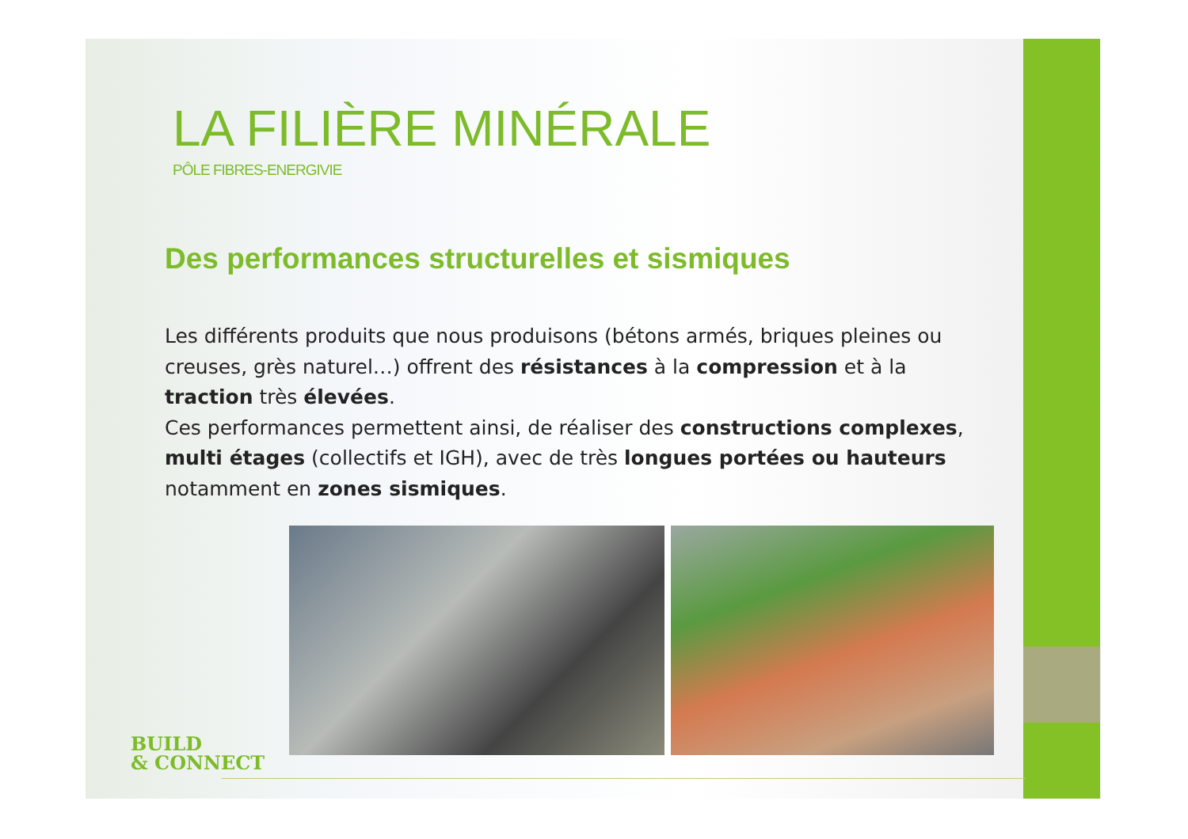LA FILIÈRE MINÉRALE
PÔLE FIBRES-ENERGIVIE
Des performances structurelles et sismiques
Les différents produits que nous produisons (bétons armés, briques pleines ou creuses, grès naturel…) offrent des résistances à la compression et à la traction très élevées.
Ces performances permettent ainsi, de réaliser des constructions complexes, multi étages (collectifs et IGH), avec de très longues portées ou hauteurs notamment en zones sismiques.
BUILD
& CONNECT